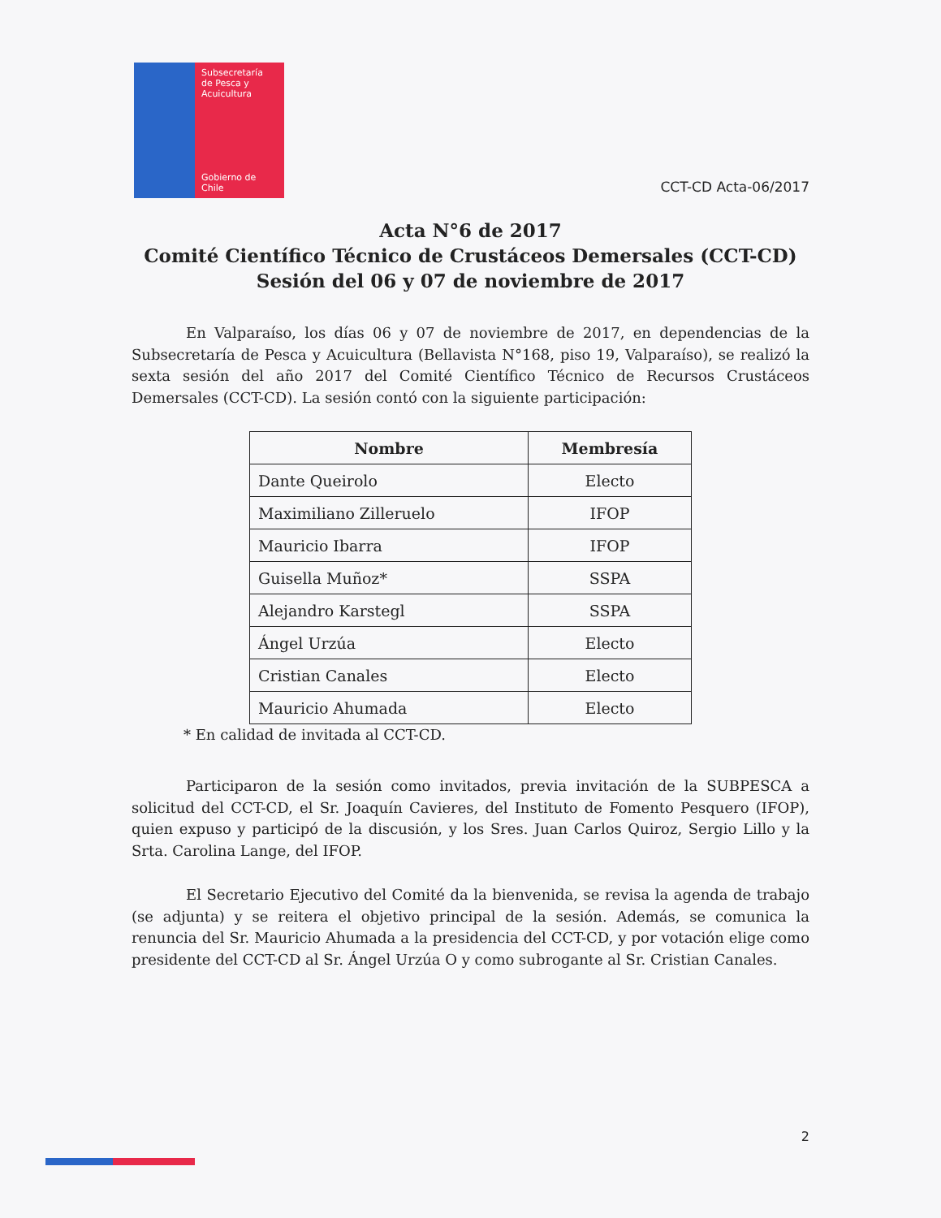Subsecretaría
de Pesca y
Acuicultura
Gobierno de Chile
CCT-CD Acta-06/2017
Acta N°6 de 2017
Comité Científico Técnico de Crustáceos Demersales (CCT-CD)
Sesión del 06 y 07 de noviembre de 2017
En Valparaíso, los días 06 y 07 de noviembre de 2017, en dependencias de la Subsecretaría de Pesca y Acuicultura (Bellavista N°168, piso 19, Valparaíso), se realizó la sexta sesión del año 2017 del Comité Científico Técnico de Recursos Crustáceos Demersales (CCT-CD). La sesión contó con la siguiente participación:
| Nombre | Membresía |
| --- | --- |
| Dante Queirolo | Electo |
| Maximiliano Zilleruelo | IFOP |
| Mauricio Ibarra | IFOP |
| Guisella Muñoz* | SSPA |
| Alejandro Karstegl | SSPA |
| Ángel Urzúa | Electo |
| Cristian Canales | Electo |
| Mauricio Ahumada | Electo |
* En calidad de invitada al CCT-CD.
Participaron de la sesión como invitados, previa invitación de la SUBPESCA a solicitud del CCT-CD, el Sr. Joaquín Cavieres, del Instituto de Fomento Pesquero (IFOP), quien expuso y participó de la discusión, y los Sres. Juan Carlos Quiroz, Sergio Lillo y la Srta. Carolina Lange, del IFOP.
El Secretario Ejecutivo del Comité da la bienvenida, se revisa la agenda de trabajo (se adjunta) y se reitera el objetivo principal de la sesión. Además, se comunica la renuncia del Sr. Mauricio Ahumada a la presidencia del CCT-CD, y por votación elige como presidente del CCT-CD al Sr. Ángel Urzúa O y como subrogante al Sr. Cristian Canales.
2